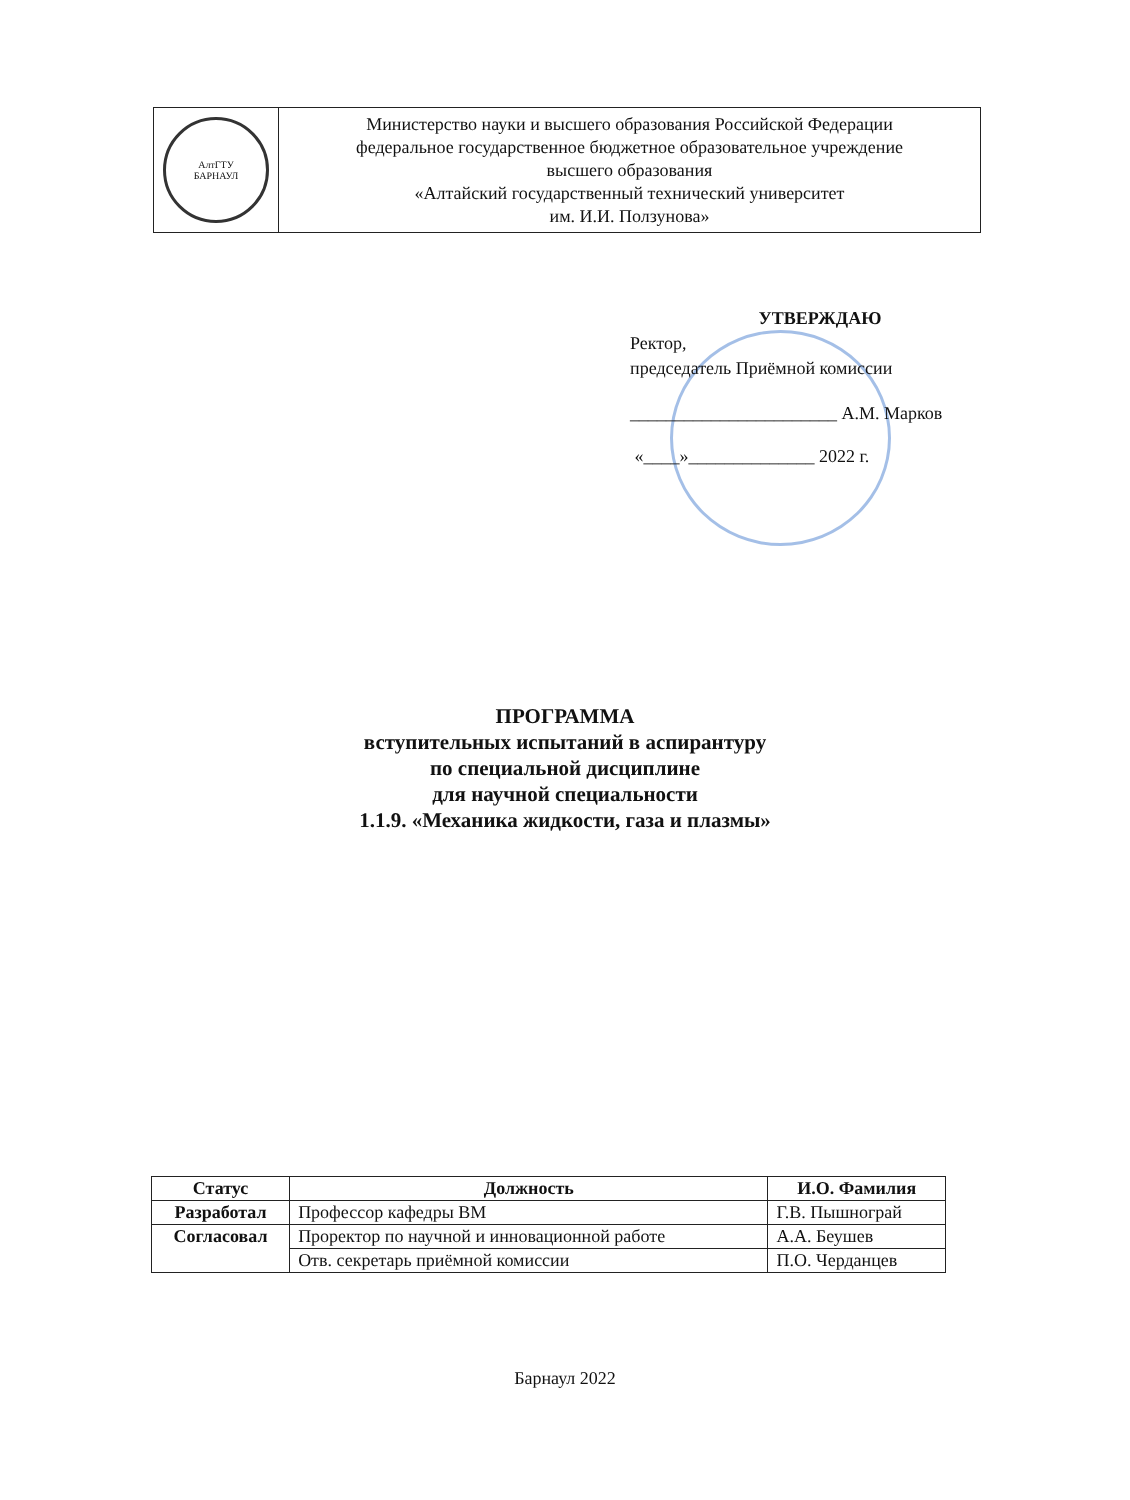| АлтГТУ БАРНАУЛ | Министерство науки и высшего образования Российской Федерации федеральное государственное бюджетное образовательное учреждение высшего образования «Алтайский государственный технический университет им. И.И. Ползунова» |
УТВЕРЖДАЮ
Ректор,
председатель Приёмной комиссии
_______________________ А.М. Марков
«____»______________ 2022 г.
ПРОГРАММА
вступительных испытаний в аспирантуру
по специальной дисциплине
для научной специальности
1.1.9. «Механика жидкости, газа и плазмы»
| Статус | Должность | И.О. Фамилия |
| --- | --- | --- |
| Разработал | Профессор кафедры ВМ | Г.В. Пышнограй |
| Согласовал | Проректор по научной и инновационной работе | А.А. Беушев |
| | Отв. секретарь приёмной комиссии | П.О. Черданцев |
Барнаул 2022